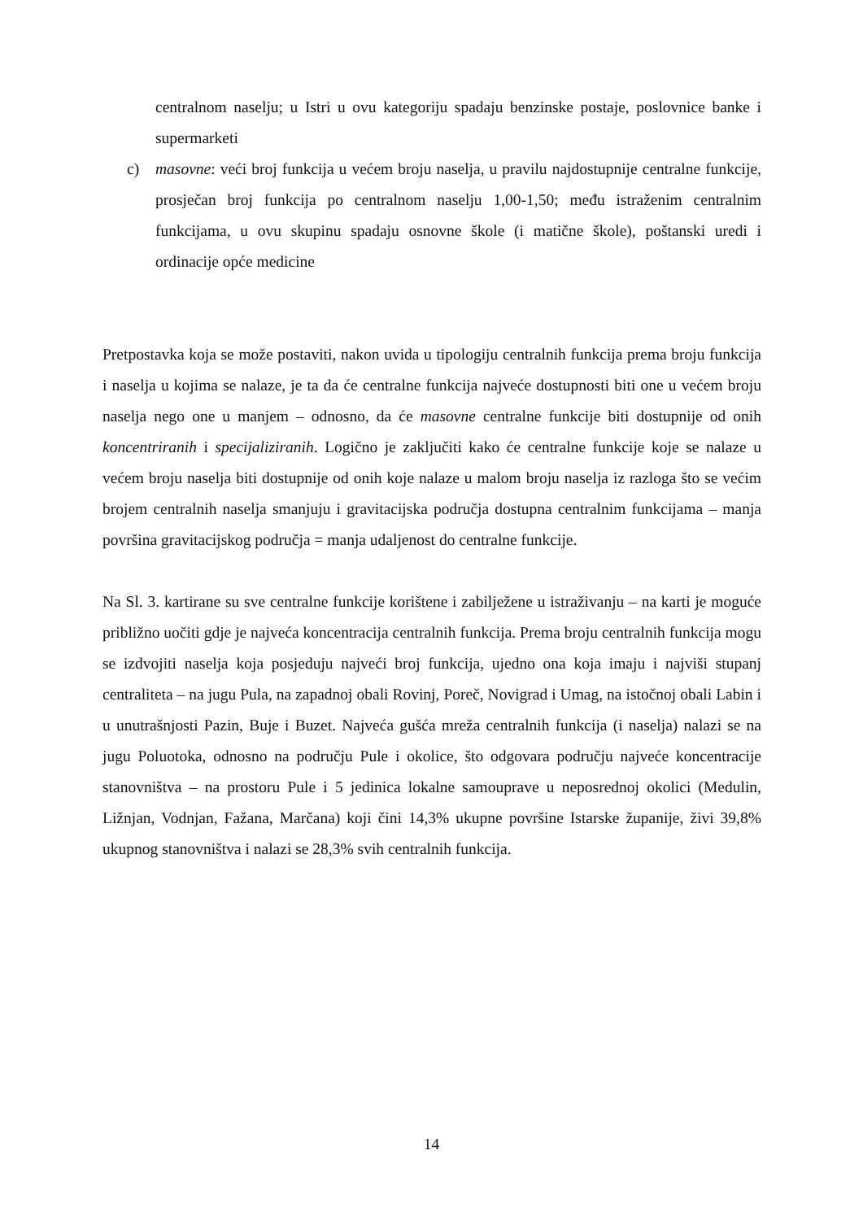centralnom naselju; u Istri u ovu kategoriju spadaju benzinske postaje, poslovnice banke i supermarketi
c) masovne: veći broj funkcija u većem broju naselja, u pravilu najdostupnije centralne funkcije, prosječan broj funkcija po centralnom naselju 1,00-1,50; među istraženim centralnim funkcijama, u ovu skupinu spadaju osnovne škole (i matične škole), poštanski uredi i ordinacije opće medicine
Pretpostavka koja se može postaviti, nakon uvida u tipologiju centralnih funkcija prema broju funkcija i naselja u kojima se nalaze, je ta da će centralne funkcija najveće dostupnosti biti one u većem broju naselja nego one u manjem – odnosno, da će masovne centralne funkcije biti dostupnije od onih koncentriranih i specijaliziranih. Logično je zaključiti kako će centralne funkcije koje se nalaze u većem broju naselja biti dostupnije od onih koje nalaze u malom broju naselja iz razloga što se većim brojem centralnih naselja smanjuju i gravitacijska područja dostupna centralnim funkcijama – manja površina gravitacijskog područja = manja udaljenost do centralne funkcije.
Na Sl. 3. kartirane su sve centralne funkcije korištene i zabilježene u istraživanju – na karti je moguće približno uočiti gdje je najveća koncentracija centralnih funkcija. Prema broju centralnih funkcija mogu se izdvojiti naselja koja posjeduju najveći broj funkcija, ujedno ona koja imaju i najviši stupanj centraliteta – na jugu Pula, na zapadnoj obali Rovinj, Poreč, Novigrad i Umag, na istočnoj obali Labin i u unutrašnjosti Pazin, Buje i Buzet. Najveća gušća mreža centralnih funkcija (i naselja) nalazi se na jugu Poluotoka, odnosno na području Pule i okolice, što odgovara području najveće koncentracije stanovništva – na prostoru Pule i 5 jedinica lokalne samouprave u neposrednoj okolici (Medulin, Ližnjan, Vodnjan, Fažana, Marčana) koji čini 14,3% ukupne površine Istarske županije, živi 39,8% ukupnog stanovništva i nalazi se 28,3% svih centralnih funkcija.
14